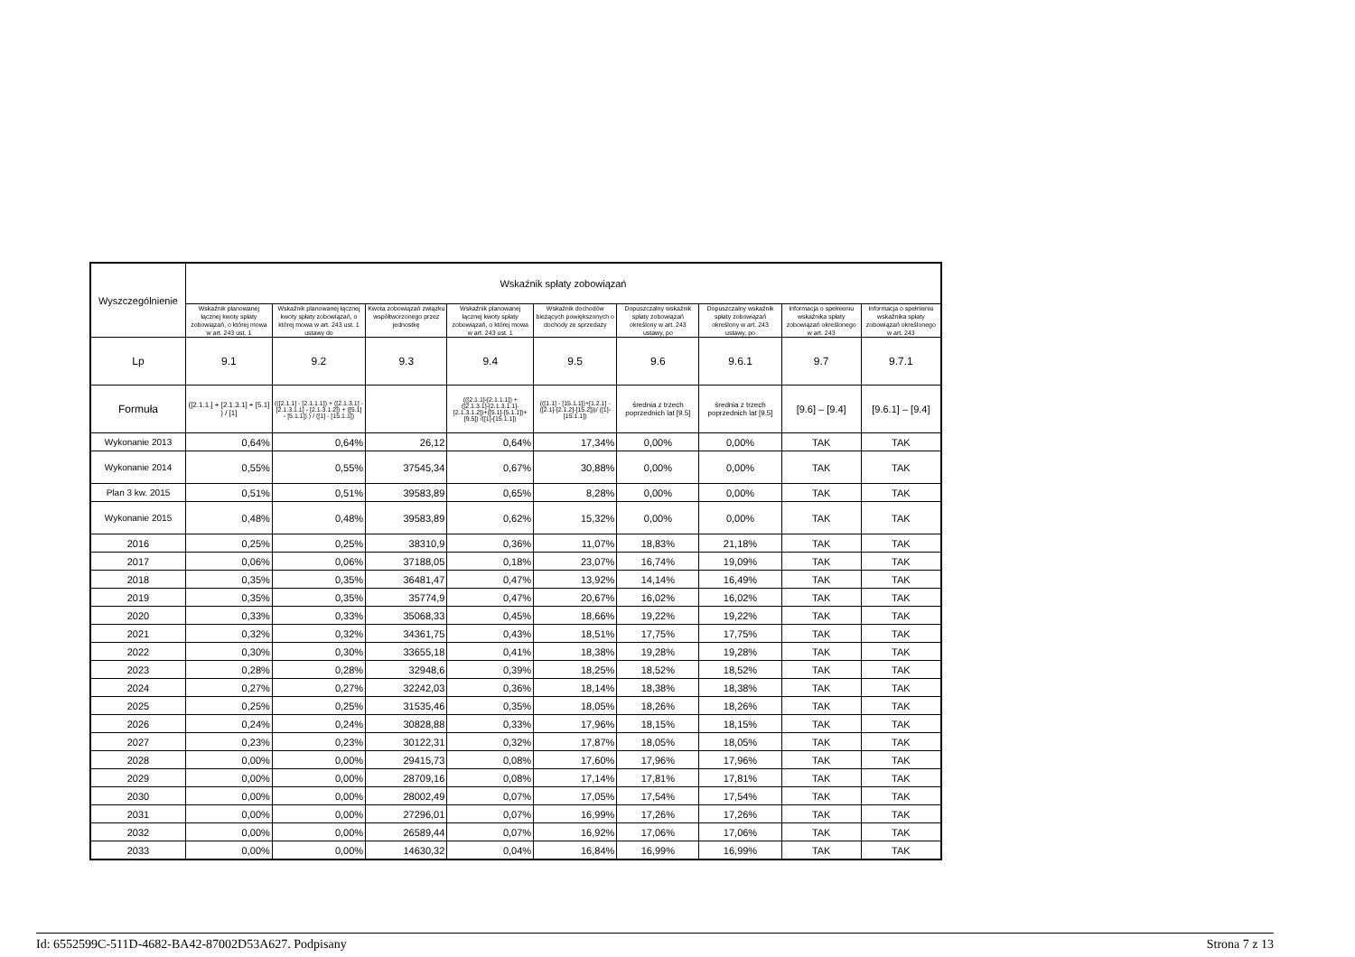| Wyszczególnienie | Wskaźnik spłaty zobowiązań | | | | | | | | |
| --- | --- | --- | --- | --- | --- | --- | --- | --- | --- |
| | Wskaźnik planowanej łącznej kwoty spłaty zobowiązań, o której mowa w art. 243 ust. 1 | Wskaźnik planowanej łącznej kwoty spłaty zobowiązań, o której mowa w art. 243 ust. 1 ustawy do | Kwota zobowiązań związku współtworzonego przez jednostkę | Wskaźnik planowanej łącznej kwoty spłaty zobowiązań, o której mowa w art. 243 ust. 1 | Wskaźnik dochodów bieżących powiększonych o dochody ze sprzedaży | Dopuszczalny wskaźnik spłaty zobowiązań określony w art. 243 ustawy, po | Dopuszczalny wskaźnik spłaty zobowiązań określony w art. 243 ustawy, po | Informacja o spełnieniu wskaźnika spłaty zobowiązań określonego w art. 243 | Informacja o spełnieniu wskaźnika spłaty zobowiązań określonego w art. 243 |
| Lp | 9.1 | 9.2 | 9.3 | 9.4 | 9.5 | 9.6 | 9.6.1 | 9.7 | 9.7.1 |
| Formuła | ([2.1.1.] + [2.1.3.1] + [5.1] ) / [1] | (([2.1.1] - [2.1.1.1]) + ([2.1.3.1] - [2.1.3.1.1] - [2.1.3.1.2]) + ([5.1] - [5.1.1]) ) / ([1] - [15.1.1]) | | (([2.1.1]-[2.1.1.1]) + ([2.1.3.1]-[2.1.3.1.1]-[2.1.3.1.2])+([5.1]-[5.1.1])+[9.5]) /([1]-[15.1.1]) | (([1.1] - [15.1.1])+[1.2.1] - ([2.1]-[2.1.2]-[15.2]))/ ([1]-[15.1.1]) | średnia z trzech poprzednich lat [9.5] | średnia z trzech poprzednich lat [9.5] | [9.6] – [9.4] | [9.6.1] – [9.4] |
| Wykonanie 2013 | 0,64% | 0,64% | 26,12 | 0,64% | 17,34% | 0,00% | 0,00% | TAK | TAK |
| Wykonanie 2014 | 0,55% | 0,55% | 37545,34 | 0,67% | 30,88% | 0,00% | 0,00% | TAK | TAK |
| Plan 3 kw. 2015 | 0,51% | 0,51% | 39583,89 | 0,65% | 8,28% | 0,00% | 0,00% | TAK | TAK |
| Wykonanie 2015 | 0,48% | 0,48% | 39583,89 | 0,62% | 15,32% | 0,00% | 0,00% | TAK | TAK |
| 2016 | 0,25% | 0,25% | 38310,9 | 0,36% | 11,07% | 18,83% | 21,18% | TAK | TAK |
| 2017 | 0,06% | 0,06% | 37188,05 | 0,18% | 23,07% | 16,74% | 19,09% | TAK | TAK |
| 2018 | 0,35% | 0,35% | 36481,47 | 0,47% | 13,92% | 14,14% | 16,49% | TAK | TAK |
| 2019 | 0,35% | 0,35% | 35774,9 | 0,47% | 20,67% | 16,02% | 16,02% | TAK | TAK |
| 2020 | 0,33% | 0,33% | 35068,33 | 0,45% | 18,66% | 19,22% | 19,22% | TAK | TAK |
| 2021 | 0,32% | 0,32% | 34361,75 | 0,43% | 18,51% | 17,75% | 17,75% | TAK | TAK |
| 2022 | 0,30% | 0,30% | 33655,18 | 0,41% | 18,38% | 19,28% | 19,28% | TAK | TAK |
| 2023 | 0,28% | 0,28% | 32948,6 | 0,39% | 18,25% | 18,52% | 18,52% | TAK | TAK |
| 2024 | 0,27% | 0,27% | 32242,03 | 0,36% | 18,14% | 18,38% | 18,38% | TAK | TAK |
| 2025 | 0,25% | 0,25% | 31535,46 | 0,35% | 18,05% | 18,26% | 18,26% | TAK | TAK |
| 2026 | 0,24% | 0,24% | 30828,88 | 0,33% | 17,96% | 18,15% | 18,15% | TAK | TAK |
| 2027 | 0,23% | 0,23% | 30122,31 | 0,32% | 17,87% | 18,05% | 18,05% | TAK | TAK |
| 2028 | 0,00% | 0,00% | 29415,73 | 0,08% | 17,60% | 17,96% | 17,96% | TAK | TAK |
| 2029 | 0,00% | 0,00% | 28709,16 | 0,08% | 17,14% | 17,81% | 17,81% | TAK | TAK |
| 2030 | 0,00% | 0,00% | 28002,49 | 0,07% | 17,05% | 17,54% | 17,54% | TAK | TAK |
| 2031 | 0,00% | 0,00% | 27296,01 | 0,07% | 16,99% | 17,26% | 17,26% | TAK | TAK |
| 2032 | 0,00% | 0,00% | 26589,44 | 0,07% | 16,92% | 17,06% | 17,06% | TAK | TAK |
| 2033 | 0,00% | 0,00% | 14630,32 | 0,04% | 16,84% | 16,99% | 16,99% | TAK | TAK |
Id: 6552599C-511D-4682-BA42-87002D53A627. Podpisany Strona 7 z 13